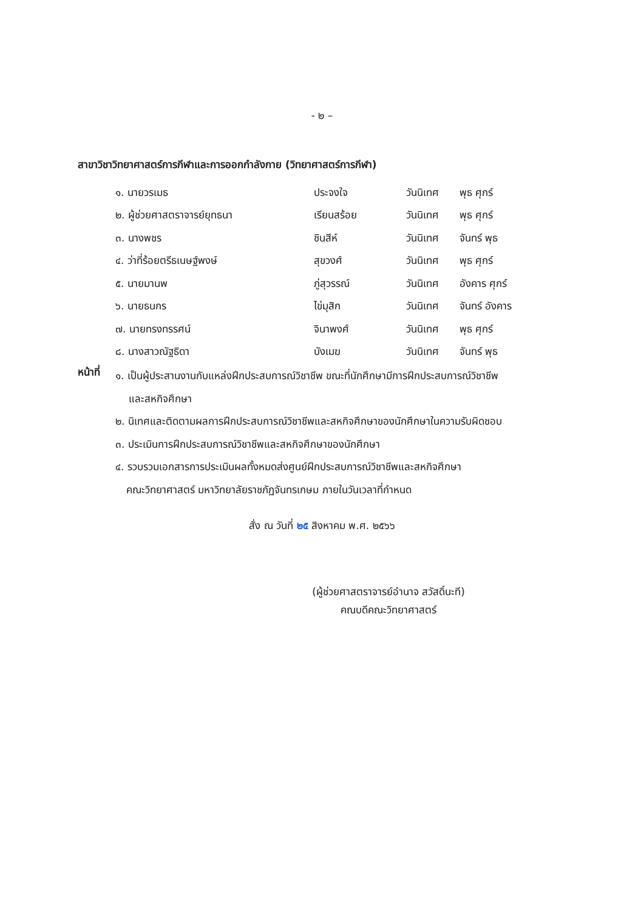- ๒ –
สาขาวิชาวิทยาศาสตร์การกีฬาและการออกกำลังกาย (วิทยาศาสตร์การกีฬา)
| ๑. นายวรเมธ | ประจงใจ | วันนิเทศ | พุธ ศุกร์ |
| ๒. ผู้ช่วยศาสตราจารย์ยุทธนา | เรียนสร้อย | วันนิเทศ | พุธ ศุกร์ |
| ๓. นางพชร | ชินสีห์ | วันนิเทศ | จันทร์ พุธ |
| ๔. ว่าที่ร้อยตรีธเนษฐ์พงษ์ | สุขวงศ์ | วันนิเทศ | พุธ ศุกร์ |
| ๕. นายมานพ | ภู่สุวรรณ์ | วันนิเทศ | อังคาร ศุกร์ |
| ๖. นายธนกร | ไข่มุสิก | วันนิเทศ | จันทร์ อังคาร |
| ๗. นายทรงทรรศน์ | จินาพงศ์ | วันนิเทศ | พุธ ศุกร์ |
| ๘. นางสาวณัฐธิดา | บังเมฆ | วันนิเทศ | จันทร์ พุธ |
หน้าที่
๑. เป็นผู้ประสานงานกับแหล่งฝึกประสบการณ์วิชาชีพ ขณะที่นักศึกษามีการฝึกประสบการณ์วิชาชีพ
และสหกิจศึกษา
๒. นิเทศและติดตามผลการฝึกประสบการณ์วิชาชีพและสหกิจศึกษาของนักศึกษาในความรับผิดชอบ
๓. ประเมินการฝึกประสบการณ์วิชาชีพและสหกิจศึกษาของนักศึกษา
๔. รวบรวมเอกสารการประเมินผลทั้งหมดส่งศูนย์ฝึกประสบการณ์วิชาชีพและสหกิจศึกษา
คณะวิทยาศาสตร์ มหาวิทยาลัยราชภัฏจันทรเกษม ภายในวันเวลาที่กำหนด
สั่ง ณ วันที่ ๒๕ สิงหาคม พ.ศ. ๒๕๖๖
(ผู้ช่วยศาสตราจารย์อำนาจ สวัสดิ์นะที)
คณบดีคณะวิทยาศาสตร์